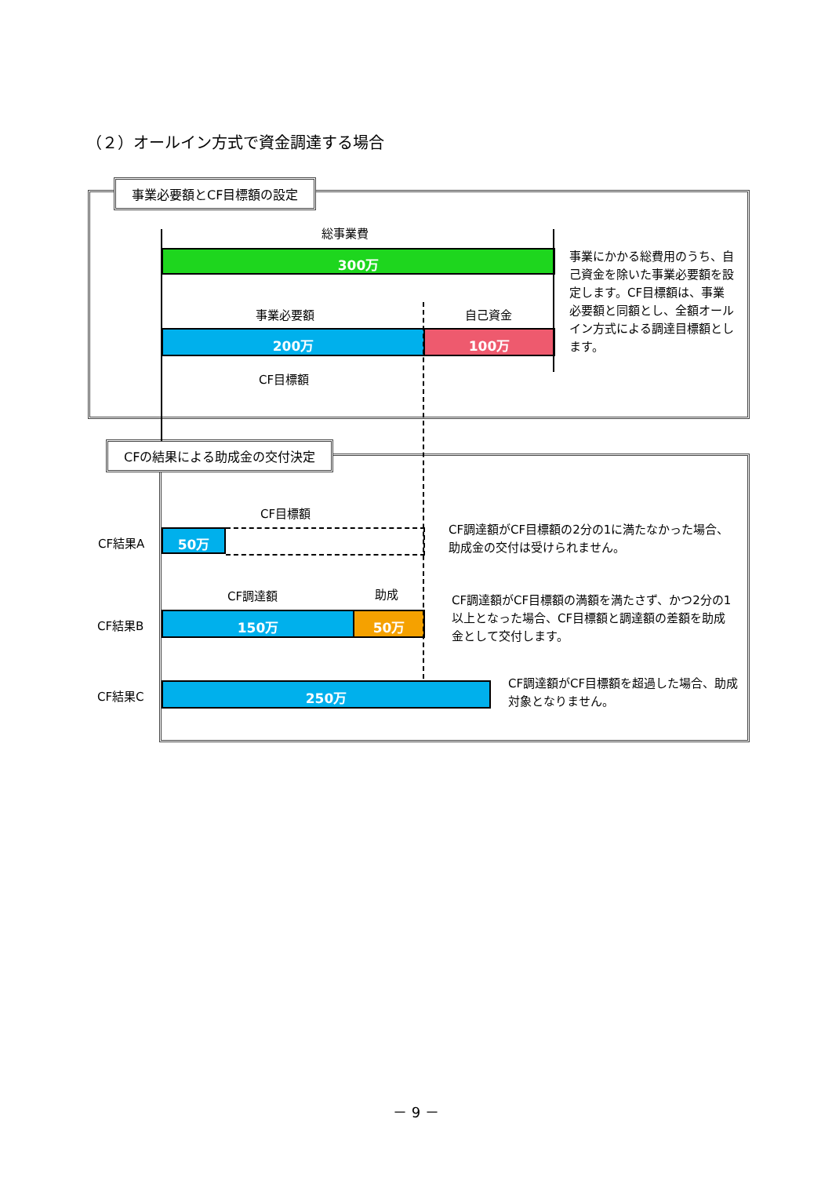（２）オールイン方式で資金調達する場合
事業必要額とCF目標額の設定
総事業費
300万
事業必要額 自己資金
200万 100万
CF目標額
事業にかかる総費用のうち、自己資金を除いた事業必要額を設定します。CF目標額は、事業必要額と同額とし、全額オールイン方式による調達目標額とします。
CFの結果による助成金の交付決定
CF目標額
CF結果A 50万
CF調達額がCF目標額の2分の1に満たなかった場合、助成金の交付は受けられません。
CF調達額 助成
CF結果B 150万 50万
CF調達額がCF目標額の満額を満たさず、かつ2分の1以上となった場合、CF目標額と調達額の差額を助成金として交付します。
CF結果C 250万
CF調達額がCF目標額を超過した場合、助成対象となりません。
－ 9 －